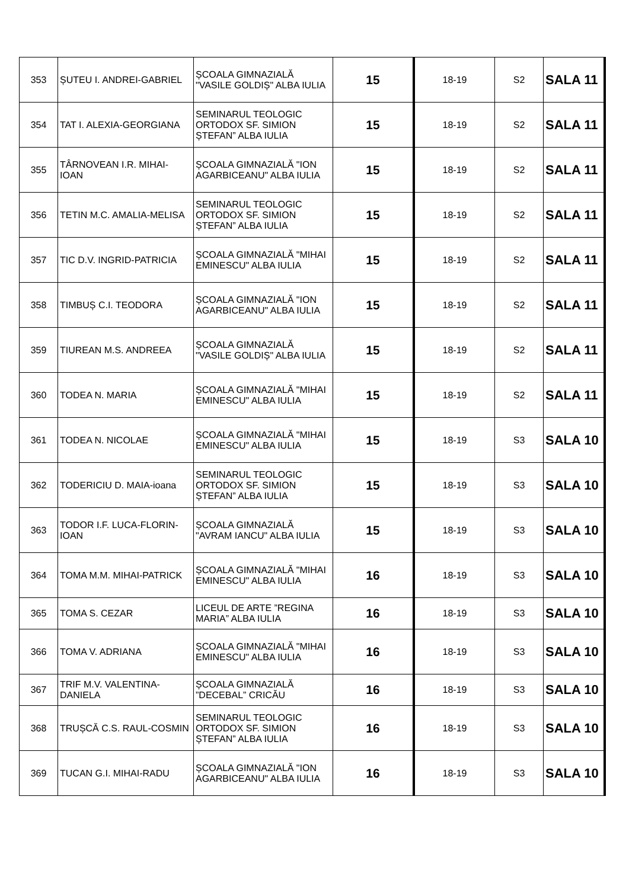| 353 | ȘUTEU I. ANDREI-GABRIEL | ȘCOALA GIMNAZIALĂ "VASILE GOLDIȘ" ALBA IULIA | 15 | 18-19 | S2 | SALA 11 |
| 354 | TAT I. ALEXIA-GEORGIANA | SEMINARUL TEOLOGIC ORTODOX SF. SIMION ȘTEFAN” ALBA IULIA | 15 | 18-19 | S2 | SALA 11 |
| 355 | TÂRNOVEAN I.R. MIHAI-IOAN | ȘCOALA GIMNAZIALĂ "ION AGARBICEANU" ALBA IULIA | 15 | 18-19 | S2 | SALA 11 |
| 356 | TETIN M.C. AMALIA-MELISA | SEMINARUL TEOLOGIC ORTODOX SF. SIMION ȘTEFAN” ALBA IULIA | 15 | 18-19 | S2 | SALA 11 |
| 357 | TIC D.V. INGRID-PATRICIA | ȘCOALA GIMNAZIALĂ "MIHAI EMINESCU" ALBA IULIA | 15 | 18-19 | S2 | SALA 11 |
| 358 | TIMBUȘ C.I. TEODORA | ȘCOALA GIMNAZIALĂ "ION AGARBICEANU" ALBA IULIA | 15 | 18-19 | S2 | SALA 11 |
| 359 | TIUREAN M.S. ANDREEA | ȘCOALA GIMNAZIALĂ "VASILE GOLDIȘ" ALBA IULIA | 15 | 18-19 | S2 | SALA 11 |
| 360 | TODEA N. MARIA | ȘCOALA GIMNAZIALĂ "MIHAI EMINESCU" ALBA IULIA | 15 | 18-19 | S2 | SALA 11 |
| 361 | TODEA N. NICOLAE | ȘCOALA GIMNAZIALĂ "MIHAI EMINESCU" ALBA IULIA | 15 | 18-19 | S3 | SALA 10 |
| 362 | TODERICIU D. MAIA-ioana | SEMINARUL TEOLOGIC ORTODOX SF. SIMION ȘTEFAN” ALBA IULIA | 15 | 18-19 | S3 | SALA 10 |
| 363 | TODOR I.F. LUCA-FLORIN-IOAN | ȘCOALA GIMNAZIALĂ "AVRAM IANCU" ALBA IULIA | 15 | 18-19 | S3 | SALA 10 |
| 364 | TOMA M.M. MIHAI-PATRICK | ȘCOALA GIMNAZIALĂ "MIHAI EMINESCU" ALBA IULIA | 16 | 18-19 | S3 | SALA 10 |
| 365 | TOMA S. CEZAR | LICEUL DE ARTE ”REGINA MARIA” ALBA IULIA | 16 | 18-19 | S3 | SALA 10 |
| 366 | TOMA V. ADRIANA | ȘCOALA GIMNAZIALĂ "MIHAI EMINESCU" ALBA IULIA | 16 | 18-19 | S3 | SALA 10 |
| 367 | TRIF M.V. VALENTINA-DANIELA | ȘCOALA GIMNAZIALĂ ”DECEBAL” CRICĂU | 16 | 18-19 | S3 | SALA 10 |
| 368 | TRUȘCĂ C.S. RAUL-COSMIN | SEMINARUL TEOLOGIC ORTODOX SF. SIMION ȘTEFAN” ALBA IULIA | 16 | 18-19 | S3 | SALA 10 |
| 369 | TUCAN G.I. MIHAI-RADU | ȘCOALA GIMNAZIALĂ "ION AGARBICEANU" ALBA IULIA | 16 | 18-19 | S3 | SALA 10 |